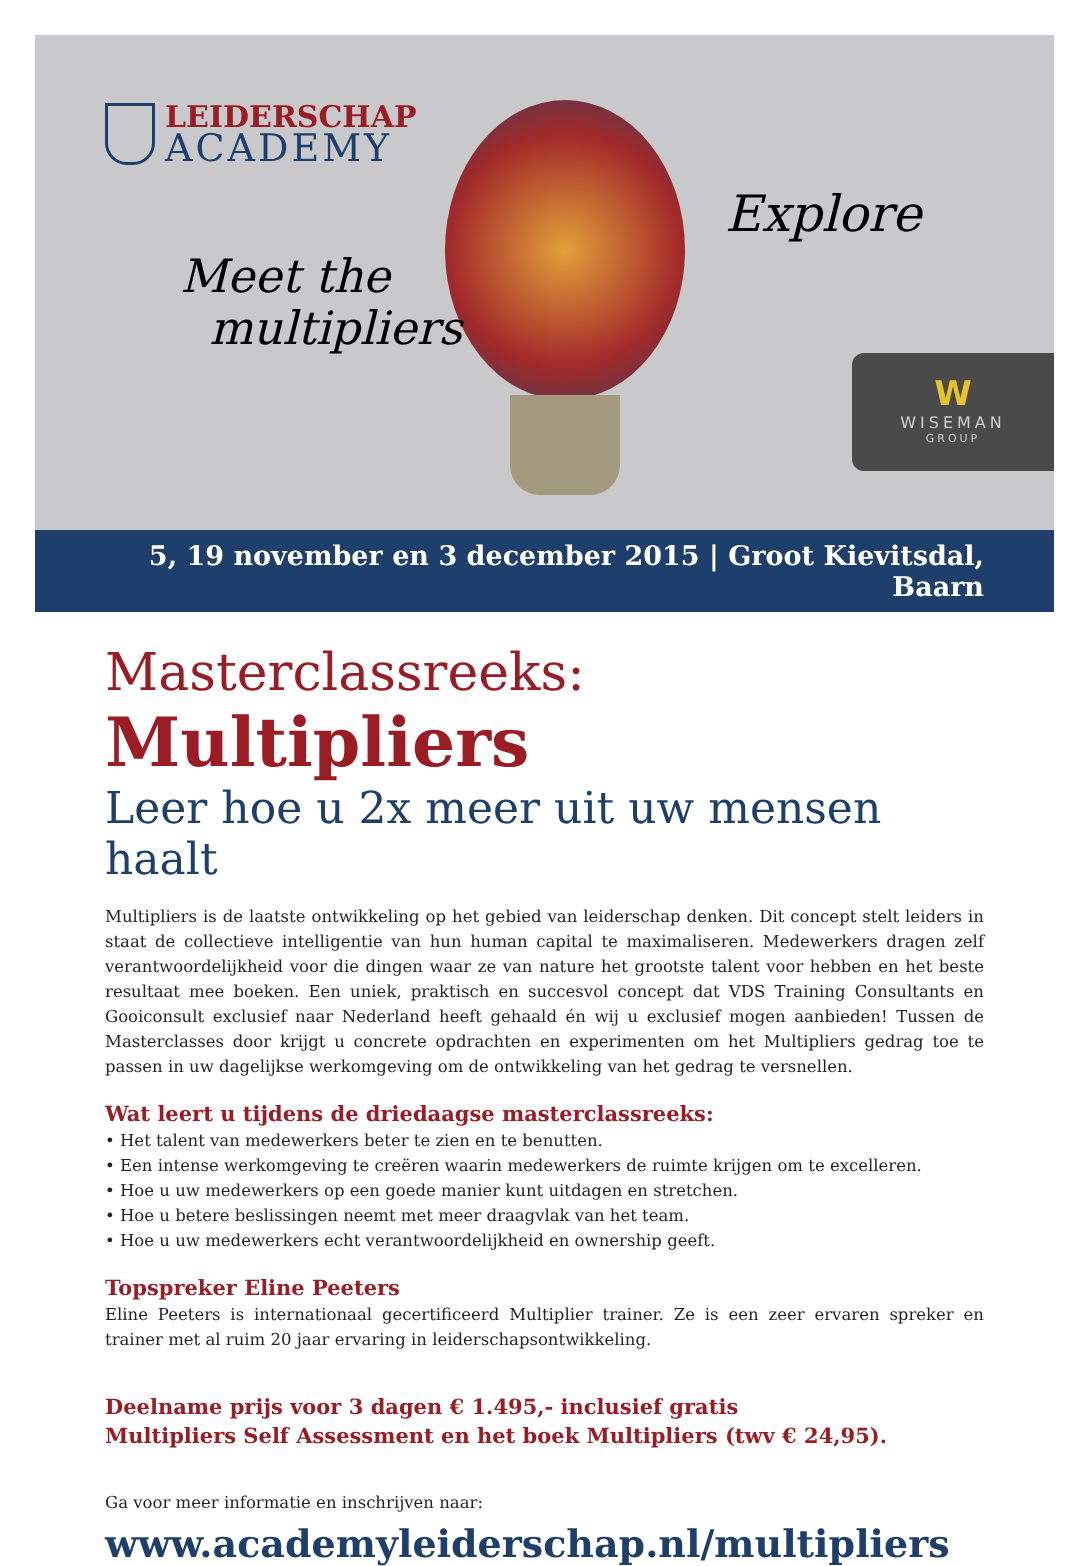LEIDERSCHAP
ACADEMY
Meet the
multipliers
Explore
W
WISEMAN
GROUP
5, 19 november en 3 december 2015 | Groot Kievitsdal, Baarn
Masterclassreeks: Multipliers
Leer hoe u 2x meer uit uw mensen haalt
Multipliers is de laatste ontwikkeling op het gebied van leiderschap denken. Dit concept stelt leiders in staat de collectieve intelligentie van hun human capital te maximaliseren. Medewerkers dragen zelf verantwoordelijkheid voor die dingen waar ze van nature het grootste talent voor hebben en het beste resultaat mee boeken. Een uniek, praktisch en succesvol concept dat VDS Training Consultants en Gooiconsult exclusief naar Nederland heeft gehaald én wij u exclusief mogen aanbieden! Tussen de Masterclasses door krijgt u concrete opdrachten en experimenten om het Multipliers gedrag toe te passen in uw dagelijkse werkomgeving om de ontwikkeling van het gedrag te versnellen.
Wat leert u tijdens de driedaagse masterclassreeks:
• Het talent van medewerkers beter te zien en te benutten.
• Een intense werkomgeving te creëren waarin medewerkers de ruimte krijgen om te excelleren.
• Hoe u uw medewerkers op een goede manier kunt uitdagen en stretchen.
• Hoe u betere beslissingen neemt met meer draagvlak van het team.
• Hoe u uw medewerkers echt verantwoordelijkheid en ownership geeft.
Topspreker Eline Peeters
Eline Peeters is internationaal gecertificeerd Multiplier trainer. Ze is een zeer ervaren spreker en trainer met al ruim 20 jaar ervaring in leiderschapsontwikkeling.
Deelname prijs voor 3 dagen € 1.495,- inclusief gratis
Multipliers Self Assessment en het boek Multipliers (twv € 24,95).
Ga voor meer informatie en inschrijven naar:
www.academyleiderschap.nl/multipliers